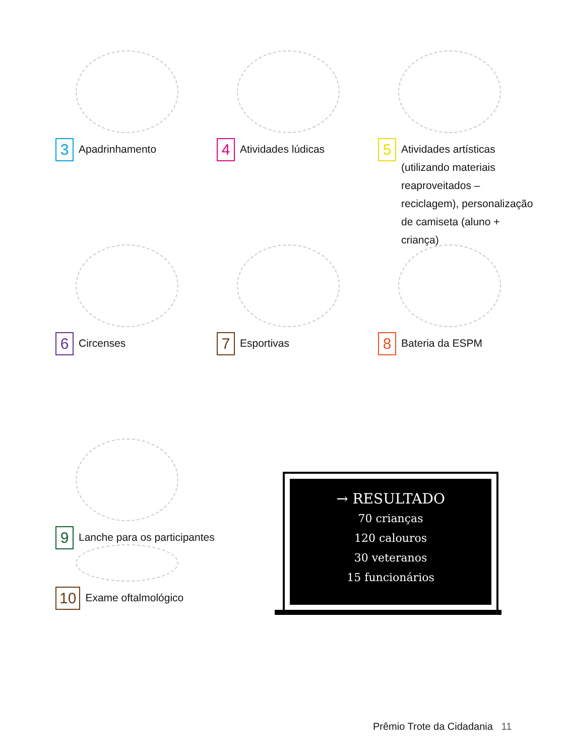3 Apadrinhamento
4 Atividades lúdicas
5 Atividades artísticas (utilizando materiais reaproveitados – reciclagem), personalização de camiseta (aluno + criança)
6 Circenses
7 Esportivas
8 Bateria da ESPM
9 Lanche para os participantes
10 Exame oftalmológico
→ RESULTADO
70 crianças
120 calouros
30 veteranos
15 funcionários
Prêmio Trote da Cidadania 11